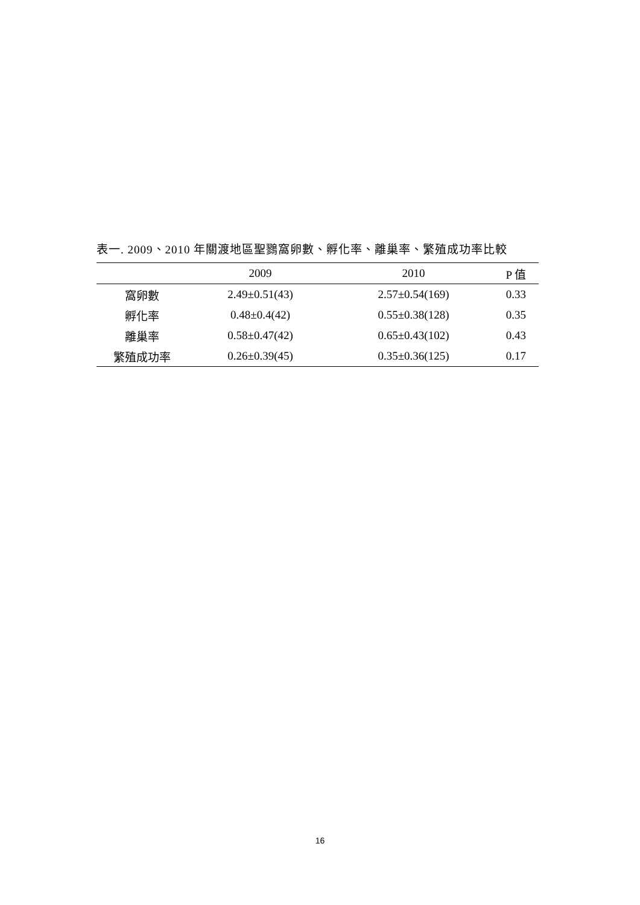表一. 2009、2010 年關渡地區聖鷚窩卵數、孵化率、離巢率、繁殖成功率比較
| | 2009 | 2010 | P 值 |
| --- | --- | --- | --- |
| 窩卵數 | 2.49±0.51(43) | 2.57±0.54(169) | 0.33 |
| 孵化率 | 0.48±0.4(42) | 0.55±0.38(128) | 0.35 |
| 離巢率 | 0.58±0.47(42) | 0.65±0.43(102) | 0.43 |
| 繁殖成功率 | 0.26±0.39(45) | 0.35±0.36(125) | 0.17 |
16